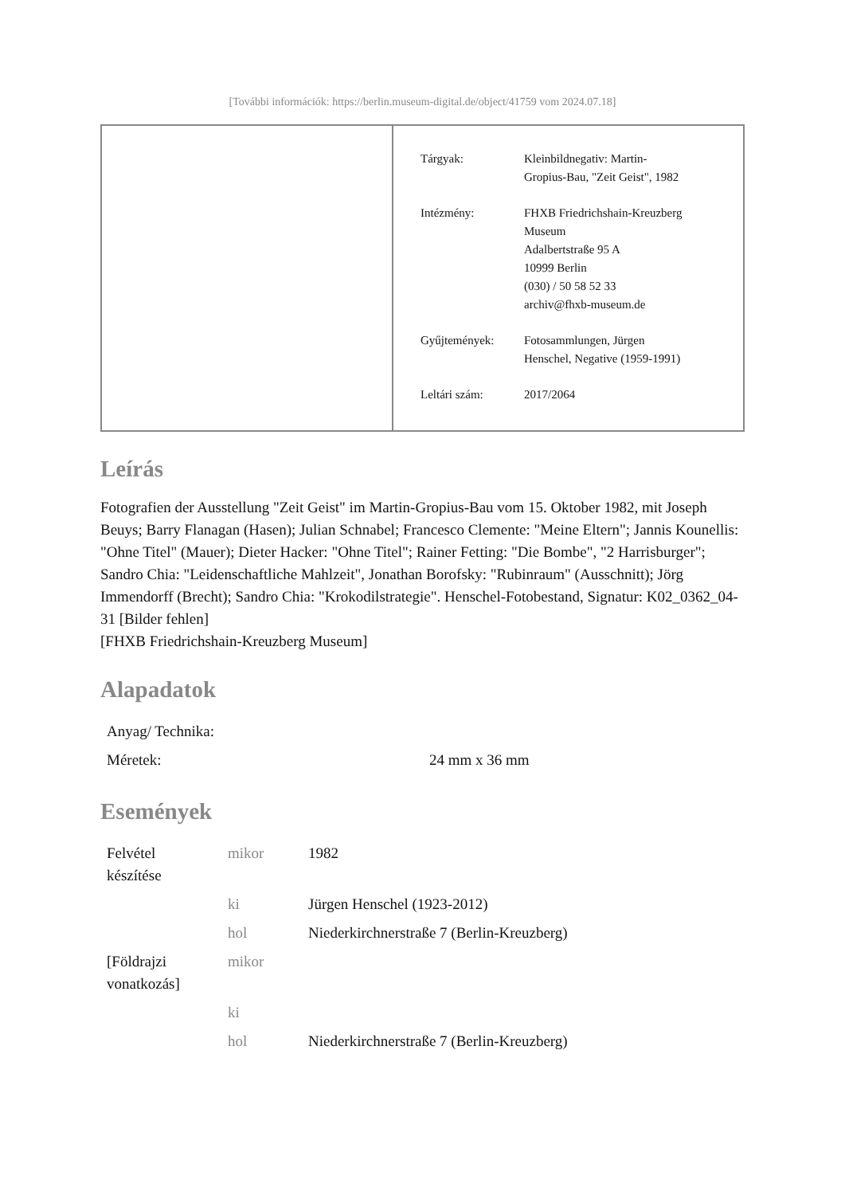[További információk: https://berlin.museum-digital.de/object/41759 vom 2024.07.18]
| Tárgyak: | Kleinbildnegativ: Martin- Gropius-Bau, "Zeit Geist", 1982 |
| Intézmény: | FHXB Friedrichshain-Kreuzberg Museum Adalbertstraße 95 A 10999 Berlin (030) / 50 58 52 33 archiv@fhxb-museum.de |
| Gyűjtemények: | Fotosammlungen, Jürgen Henschel, Negative (1959-1991) |
| Leltári szám: | 2017/2064 |
Leírás
Fotografien der Ausstellung "Zeit Geist" im Martin-Gropius-Bau vom 15. Oktober 1982, mit Joseph Beuys; Barry Flanagan (Hasen); Julian Schnabel; Francesco Clemente: "Meine Eltern"; Jannis Kounellis: "Ohne Titel" (Mauer); Dieter Hacker: "Ohne Titel"; Rainer Fetting: "Die Bombe", "2 Harrisburger"; Sandro Chia: "Leidenschaftliche Mahlzeit", Jonathan Borofsky: "Rubinraum" (Ausschnitt); Jörg Immendorff (Brecht); Sandro Chia: "Krokodilstrategie". Henschel-Fotobestand, Signatur: K02_0362_04-31 [Bilder fehlen]
[FHXB Friedrichshain-Kreuzberg Museum]
Alapadatok
| Anyag/ Technika: | |
| Méretek: | 24 mm x 36 mm |
Események
| Felvétel készítése | mikor | 1982 |
| | ki | Jürgen Henschel (1923-2012) |
| | hol | Niederkirchnerstraße 7 (Berlin-Kreuzberg) |
| [Földrajzi vonatkozás] | mikor | |
| | ki | |
| | hol | Niederkirchnerstraße 7 (Berlin-Kreuzberg) |